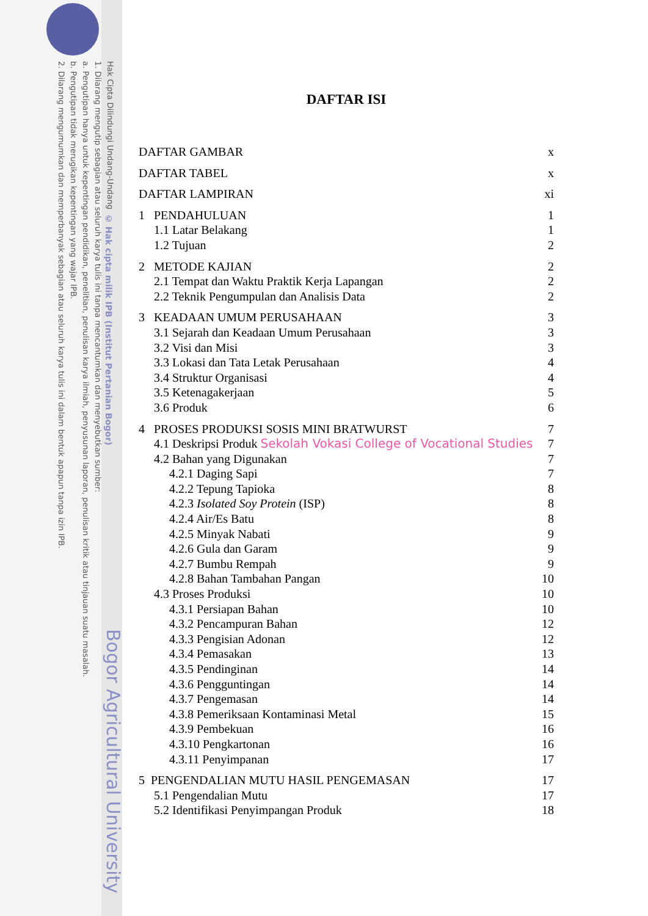Hak Cipta Dilindungi Undang-Undang
1. Dilarang mengutip sebagian atau seluruh karya tulis ini tanpa mencantumkan dan menyebutkan sumber:
a. Pengutipan hanya untuk kepentingan pendidikan, penelitian, penulisan karya ilmiah, penyusunan laporan, penulisan kritik atau tinjauan suatu masalah.
b. Pengutipan tidak merugikan kepentingan yang wajar IPB.
2. Dilarang mengumumkan dan memperbanyak sebagian atau seluruh karya tulis ini dalam bentuk apapun tanpa izin IPB.
© Hak cipta milik IPB (Institut Pertanian Bogor)
Bogor Agricultural University
DAFTAR ISI
DAFTAR GAMBAR x
DAFTAR TABEL x
DAFTAR LAMPIRAN xi
1 PENDAHULUAN 1
1.1 Latar Belakang 1
1.2 Tujuan 2
2 METODE KAJIAN 2
2.1 Tempat dan Waktu Praktik Kerja Lapangan 2
2.2 Teknik Pengumpulan dan Analisis Data 2
3 KEADAAN UMUM PERUSAHAAN 3
3.1 Sejarah dan Keadaan Umum Perusahaan 3
3.2 Visi dan Misi 3
3.3 Lokasi dan Tata Letak Perusahaan 4
3.4 Struktur Organisasi 4
3.5 Ketenagakerjaan 5
3.6 Produk 6
4 PROSES PRODUKSI SOSIS MINI BRATWURST 7
4.1 Deskripsi Produk Sekolah Vokasi College of Vocational Studies 7
4.2 Bahan yang Digunakan 7
4.2.1 Daging Sapi 7
4.2.2 Tepung Tapioka 8
4.2.3 Isolated Soy Protein (ISP) 8
4.2.4 Air/Es Batu 8
4.2.5 Minyak Nabati 9
4.2.6 Gula dan Garam 9
4.2.7 Bumbu Rempah 9
4.2.8 Bahan Tambahan Pangan 10
4.3 Proses Produksi 10
4.3.1 Persiapan Bahan 10
4.3.2 Pencampuran Bahan 12
4.3.3 Pengisian Adonan 12
4.3.4 Pemasakan 13
4.3.5 Pendinginan 14
4.3.6 Pengguntingan 14
4.3.7 Pengemasan 14
4.3.8 Pemeriksaan Kontaminasi Metal 15
4.3.9 Pembekuan 16
4.3.10 Pengkartonan 16
4.3.11 Penyimpanan 17
5 PENGENDALIAN MUTU HASIL PENGEMASAN 17
5.1 Pengendalian Mutu 17
5.2 Identifikasi Penyimpangan Produk 18